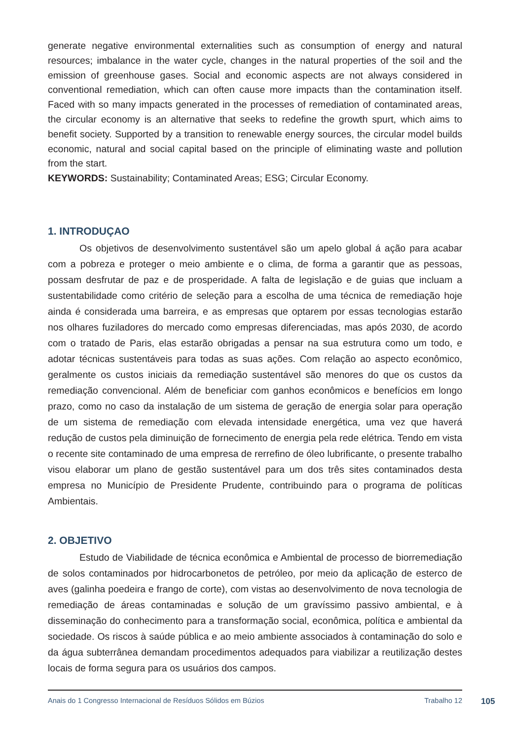generate negative environmental externalities such as consumption of energy and natural resources; imbalance in the water cycle, changes in the natural properties of the soil and the emission of greenhouse gases. Social and economic aspects are not always considered in conventional remediation, which can often cause more impacts than the contamination itself. Faced with so many impacts generated in the processes of remediation of contaminated areas, the circular economy is an alternative that seeks to redefine the growth spurt, which aims to benefit society. Supported by a transition to renewable energy sources, the circular model builds economic, natural and social capital based on the principle of eliminating waste and pollution from the start.
KEYWORDS: Sustainability; Contaminated Areas; ESG; Circular Economy.
1. INTRODUÇAO
Os objetivos de desenvolvimento sustentável são um apelo global á ação para acabar com a pobreza e proteger o meio ambiente e o clima, de forma a garantir que as pessoas, possam desfrutar de paz e de prosperidade. A falta de legislação e de guias que incluam a sustentabilidade como critério de seleção para a escolha de uma técnica de remediação hoje ainda é considerada uma barreira, e as empresas que optarem por essas tecnologias estarão nos olhares fuziladores do mercado como empresas diferenciadas, mas após 2030, de acordo com o tratado de Paris, elas estarão obrigadas a pensar na sua estrutura como um todo, e adotar técnicas sustentáveis para todas as suas ações. Com relação ao aspecto econômico, geralmente os custos iniciais da remediação sustentável são menores do que os custos da remediação convencional. Além de beneficiar com ganhos econômicos e benefícios em longo prazo, como no caso da instalação de um sistema de geração de energia solar para operação de um sistema de remediação com elevada intensidade energética, uma vez que haverá redução de custos pela diminuição de fornecimento de energia pela rede elétrica. Tendo em vista o recente site contaminado de uma empresa de rerrefino de óleo lubrificante, o presente trabalho visou elaborar um plano de gestão sustentável para um dos três sites contaminados desta empresa no Município de Presidente Prudente, contribuindo para o programa de políticas Ambientais.
2. OBJETIVO
Estudo de Viabilidade de técnica econômica e Ambiental de processo de biorremediação de solos contaminados por hidrocarbonetos de petróleo, por meio da aplicação de esterco de aves (galinha poedeira e frango de corte), com vistas ao desenvolvimento de nova tecnologia de remediação de áreas contaminadas e solução de um gravíssimo passivo ambiental, e à disseminação do conhecimento para a transformação social, econômica, política e ambiental da sociedade. Os riscos à saúde pública e ao meio ambiente associados à contaminação do solo e da água subterrânea demandam procedimentos adequados para viabilizar a reutilização destes locais de forma segura para os usuários dos campos.
Anais do 1 Congresso Internacional de Resíduos Sólidos em Búzios Trabalho 12 105